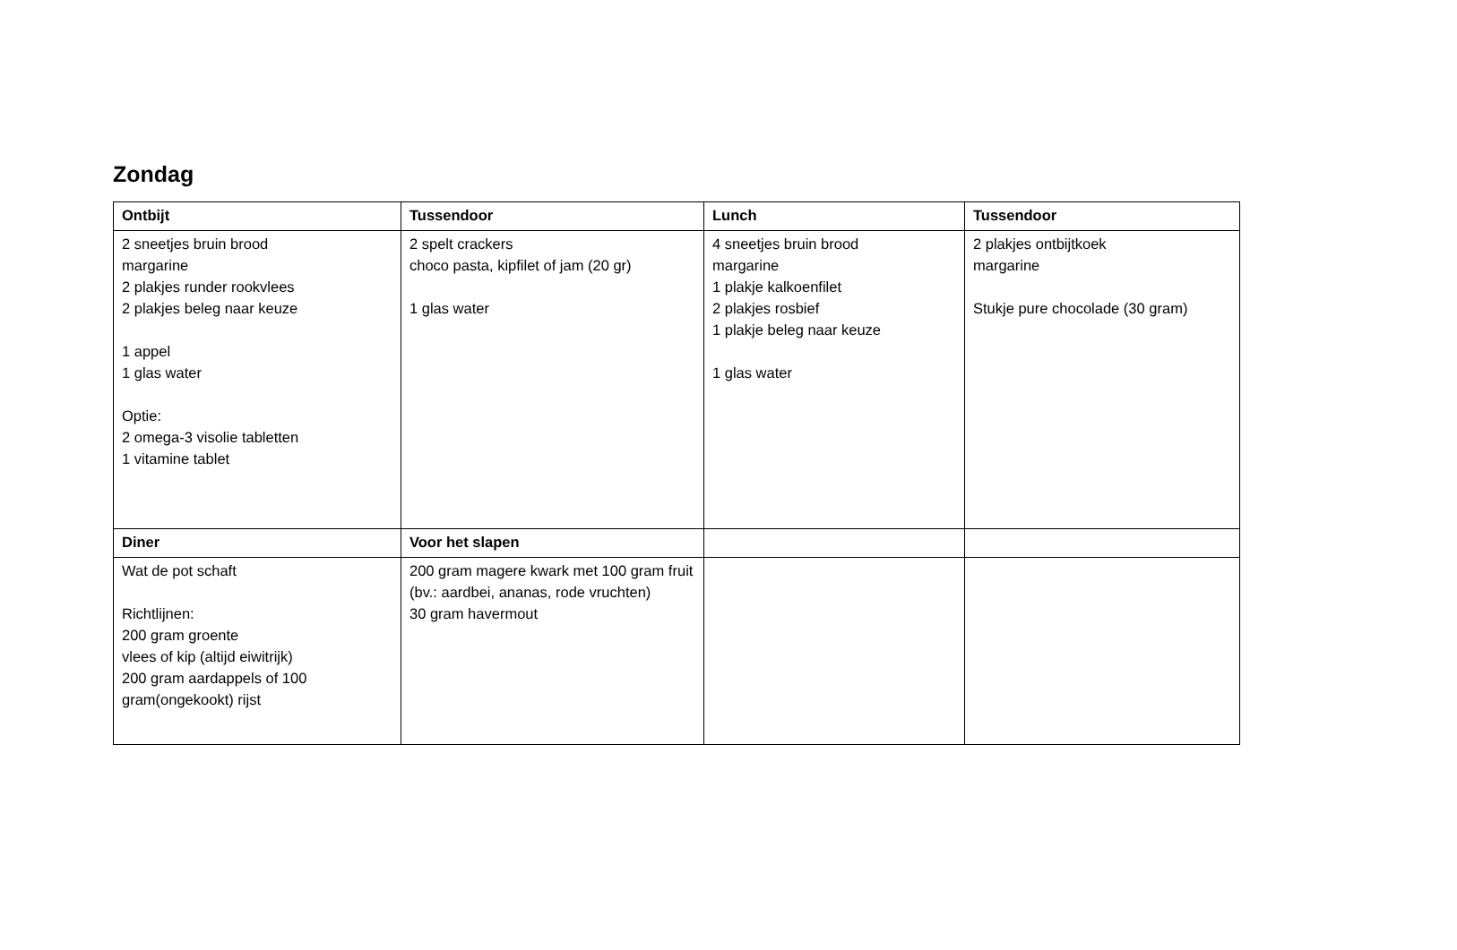Zondag
| Ontbijt | Tussendoor | Lunch | Tussendoor |
| --- | --- | --- | --- |
| 2 sneetjes bruin brood margarine 2 plakjes runder rookvlees 2 plakjes beleg naar keuze 1 appel 1 glas water Optie: 2 omega-3 visolie tabletten 1 vitamine tablet | 2 spelt crackers choco pasta, kipfilet of jam (20 gr) 1 glas water | 4 sneetjes bruin brood margarine 1 plakje kalkoenfilet 2 plakjes rosbief 1 plakje beleg naar keuze 1 glas water | 2 plakjes ontbijtkoek margarine Stukje pure chocolade (30 gram) |
| Diner | Voor het slapen | | |
| Wat de pot schaft Richtlijnen: 200 gram groente vlees of kip (altijd eiwitrijk) 200 gram aardappels of 100 gram(ongekookt) rijst | 200 gram magere kwark met 100 gram fruit (bv.: aardbei, ananas, rode vruchten) 30 gram havermout | | |